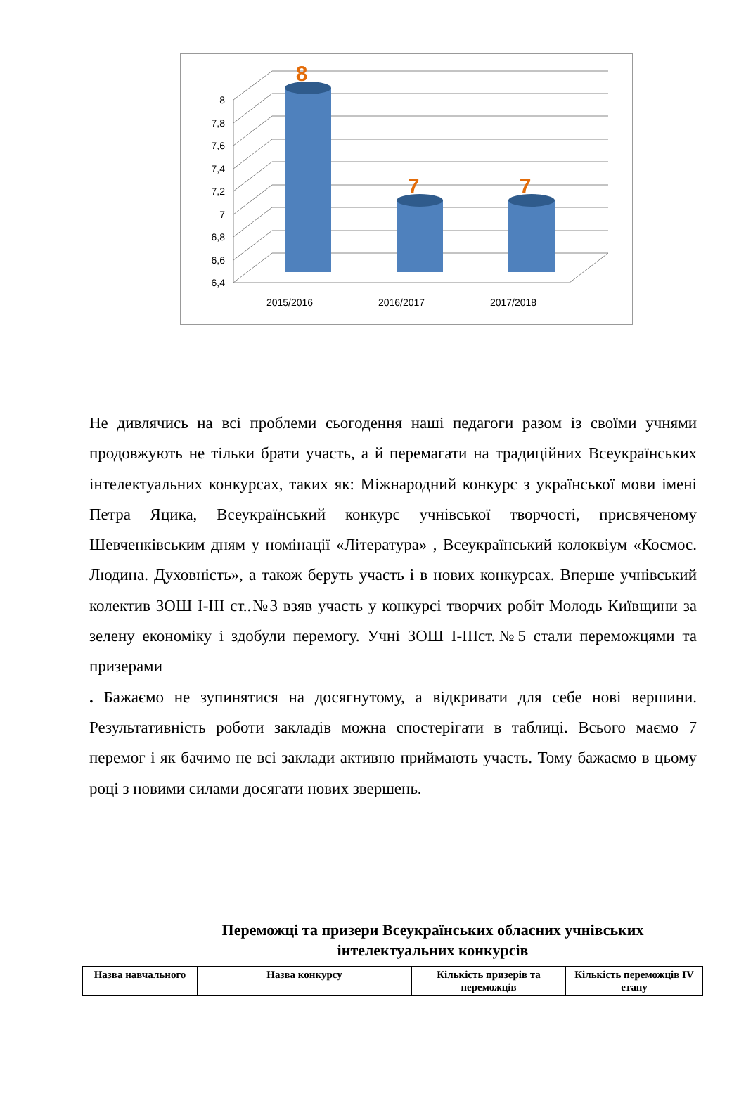6,4
6,6
6,8
7
7,2
7,4
7,6
7,8
8
8
7
7
2015/2016
2016/2017
2017/2018
Не дивлячись на всі проблеми сьогодення наші педагоги разом із своїми учнями продовжують не тільки брати участь, а й перемагати на традиційних Всеукраїнських інтелектуальних конкурсах, таких як: Міжнародний конкурс з української мови імені Петра Яцика, Всеукраїнський конкурс учнівської творчості, присвяченому Шевченківським дням у номінації «Література» , Всеукраїнський колоквіум «Космос. Людина. Духовність», а також беруть участь і в нових конкурсах. Вперше учнівський колектив ЗОШ І-ІІІ ст..№3 взяв участь у конкурсі творчих робіт Молодь Київщини за зелену економіку і здобули перемогу. Учні ЗОШ І-ІІІст.№5 стали переможцями та призерами
. Бажаємо не зупинятися на досягнутому, а відкривати для себе нові вершини. Результативність роботи закладів можна спостерігати в таблиці. Всього маємо 7 перемог і як бачимо не всі заклади активно приймають участь. Тому бажаємо в цьому році з новими силами досягати нових звершень.
Переможці та призери Всеукраїнських обласних учнівських інтелектуальних конкурсів
| Назва навчального | Назва конкурсу | Кількість призерів та переможців | Кількість переможців IV етапу |
| --- | --- | --- | --- |